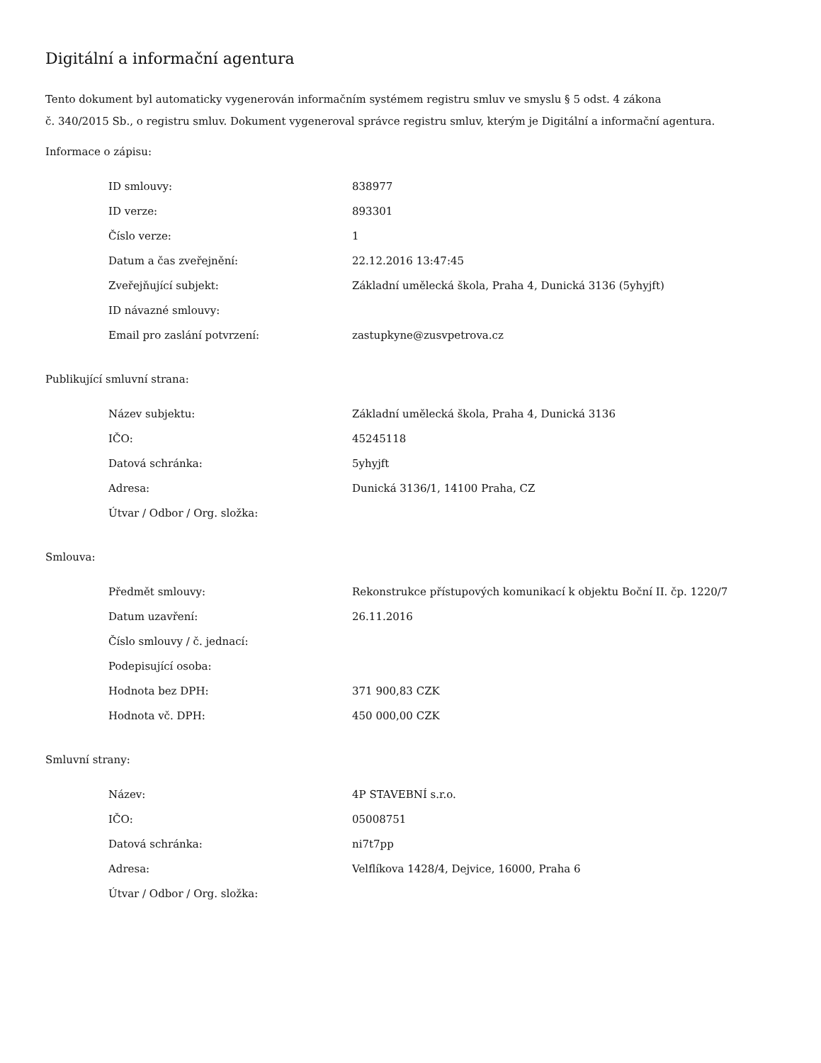Digitální a informační agentura
Tento dokument byl automaticky vygenerován informačním systémem registru smluv ve smyslu § 5 odst. 4 zákona
č. 340/2015 Sb., o registru smluv. Dokument vygeneroval správce registru smluv, kterým je Digitální a informační agentura.
Informace o zápisu:
| ID smlouvy: | 838977 |
| ID verze: | 893301 |
| Číslo verze: | 1 |
| Datum a čas zveřejnění: | 22.12.2016 13:47:45 |
| Zveřejňující subjekt: | Základní umělecká škola, Praha 4, Dunická 3136 (5yhyjft) |
| ID návazné smlouvy: | |
| Email pro zaslání potvrzení: | zastupkyne@zusvpetrova.cz |
Publikující smluvní strana:
| Název subjektu: | Základní umělecká škola, Praha 4, Dunická 3136 |
| IČO: | 45245118 |
| Datová schránka: | 5yhyjft |
| Adresa: | Dunická 3136/1, 14100 Praha, CZ |
| Útvar / Odbor / Org. složka: | |
Smlouva:
| Předmět smlouvy: | Rekonstrukce přístupových komunikací k objektu Boční II. čp. 1220/7 |
| Datum uzavření: | 26.11.2016 |
| Číslo smlouvy / č. jednací: | |
| Podepisující osoba: | |
| Hodnota bez DPH: | 371 900,83 CZK |
| Hodnota vč. DPH: | 450 000,00 CZK |
Smluvní strany:
| Název: | 4P STAVEBNÍ s.r.o. |
| IČO: | 05008751 |
| Datová schránka: | ni7t7pp |
| Adresa: | Velflíkova 1428/4, Dejvice, 16000, Praha 6 |
| Útvar / Odbor / Org. složka: | |